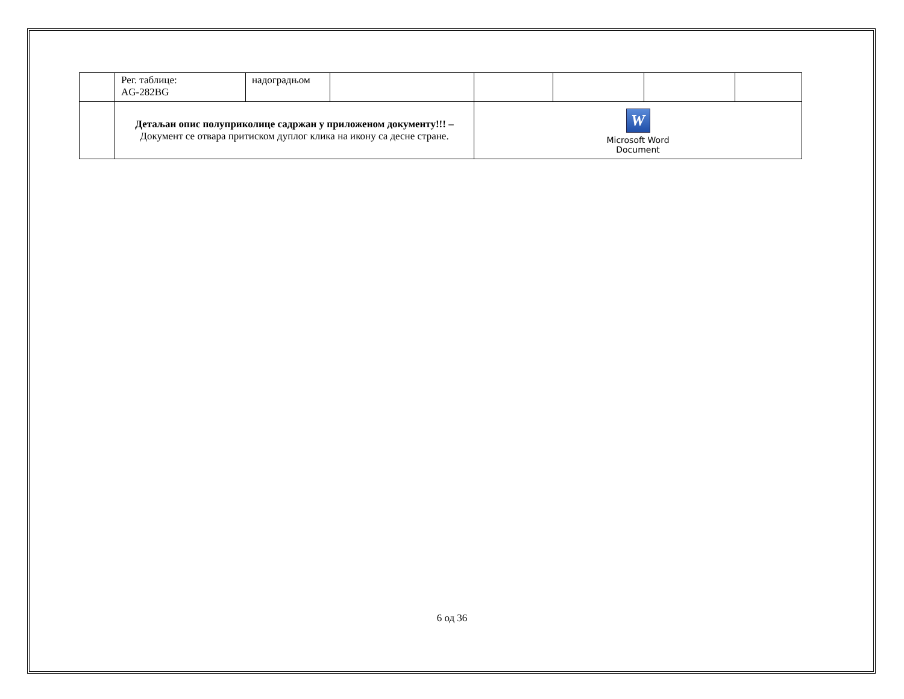| | Рег. таблице: AG-282BG | надоградњом | | | | | |
| | Детаљан опис полуприколице садржан у приложеном документу!!! – Документ се отвара притиском дуплог клика на икону са десне стране. | | | W Microsoft Word Document | | | |
6 од 36